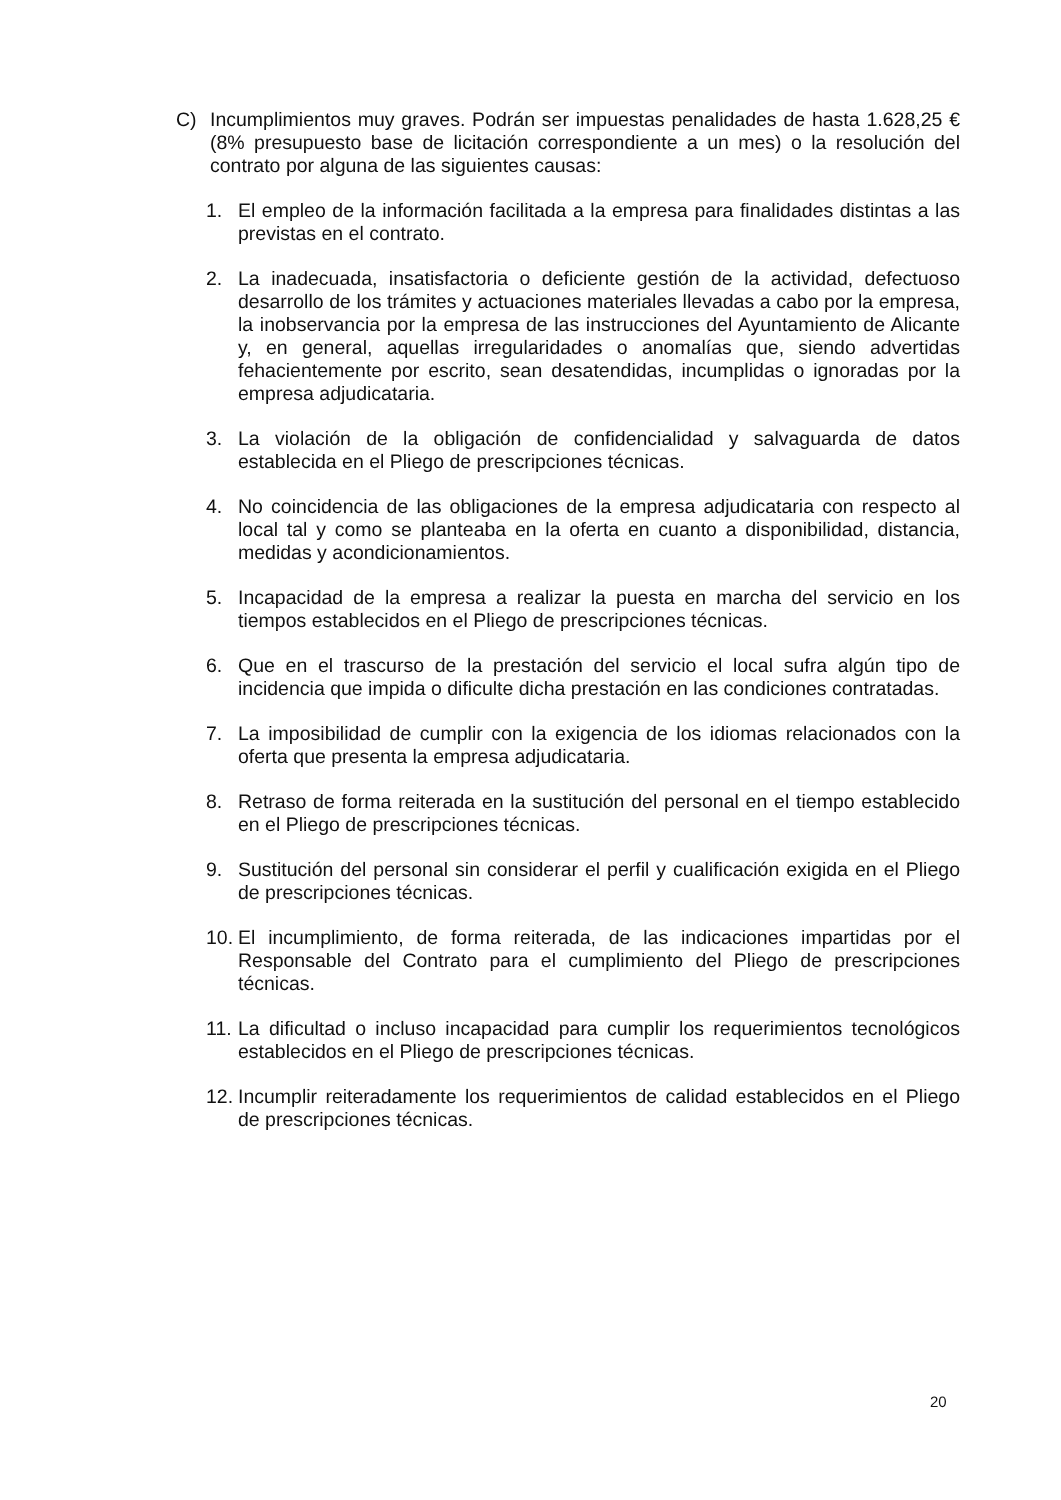C) Incumplimientos muy graves. Podrán ser impuestas penalidades de hasta 1.628,25 € (8% presupuesto base de licitación correspondiente a un mes) o la resolución del contrato por alguna de las siguientes causas:
1. El empleo de la información facilitada a la empresa para finalidades distintas a las previstas en el contrato.
2. La inadecuada, insatisfactoria o deficiente gestión de la actividad, defectuoso desarrollo de los trámites y actuaciones materiales llevadas a cabo por la empresa, la inobservancia por la empresa de las instrucciones del Ayuntamiento de Alicante y, en general, aquellas irregularidades o anomalías que, siendo advertidas fehacientemente por escrito, sean desatendidas, incumplidas o ignoradas por la empresa adjudicataria.
3. La violación de la obligación de confidencialidad y salvaguarda de datos establecida en el Pliego de prescripciones técnicas.
4. No coincidencia de las obligaciones de la empresa adjudicataria con respecto al local tal y como se planteaba en la oferta en cuanto a disponibilidad, distancia, medidas y acondicionamientos.
5. Incapacidad de la empresa a realizar la puesta en marcha del servicio en los tiempos establecidos en el Pliego de prescripciones técnicas.
6. Que en el trascurso de la prestación del servicio el local sufra algún tipo de incidencia que impida o dificulte dicha prestación en las condiciones contratadas.
7. La imposibilidad de cumplir con la exigencia de los idiomas relacionados con la oferta que presenta la empresa adjudicataria.
8. Retraso de forma reiterada en la sustitución del personal en el tiempo establecido en el Pliego de prescripciones técnicas.
9. Sustitución del personal sin considerar el perfil y cualificación exigida en el Pliego de prescripciones técnicas.
10.
El incumplimiento, de forma reiterada, de las indicaciones impartidas por el Responsable del Contrato para el cumplimiento del Pliego de prescripciones técnicas.
11.
La dificultad o incluso incapacidad para cumplir los requerimientos tecnológicos establecidos en el Pliego de prescripciones técnicas.
12.
Incumplir reiteradamente los requerimientos de calidad establecidos en el Pliego de prescripciones técnicas.
20